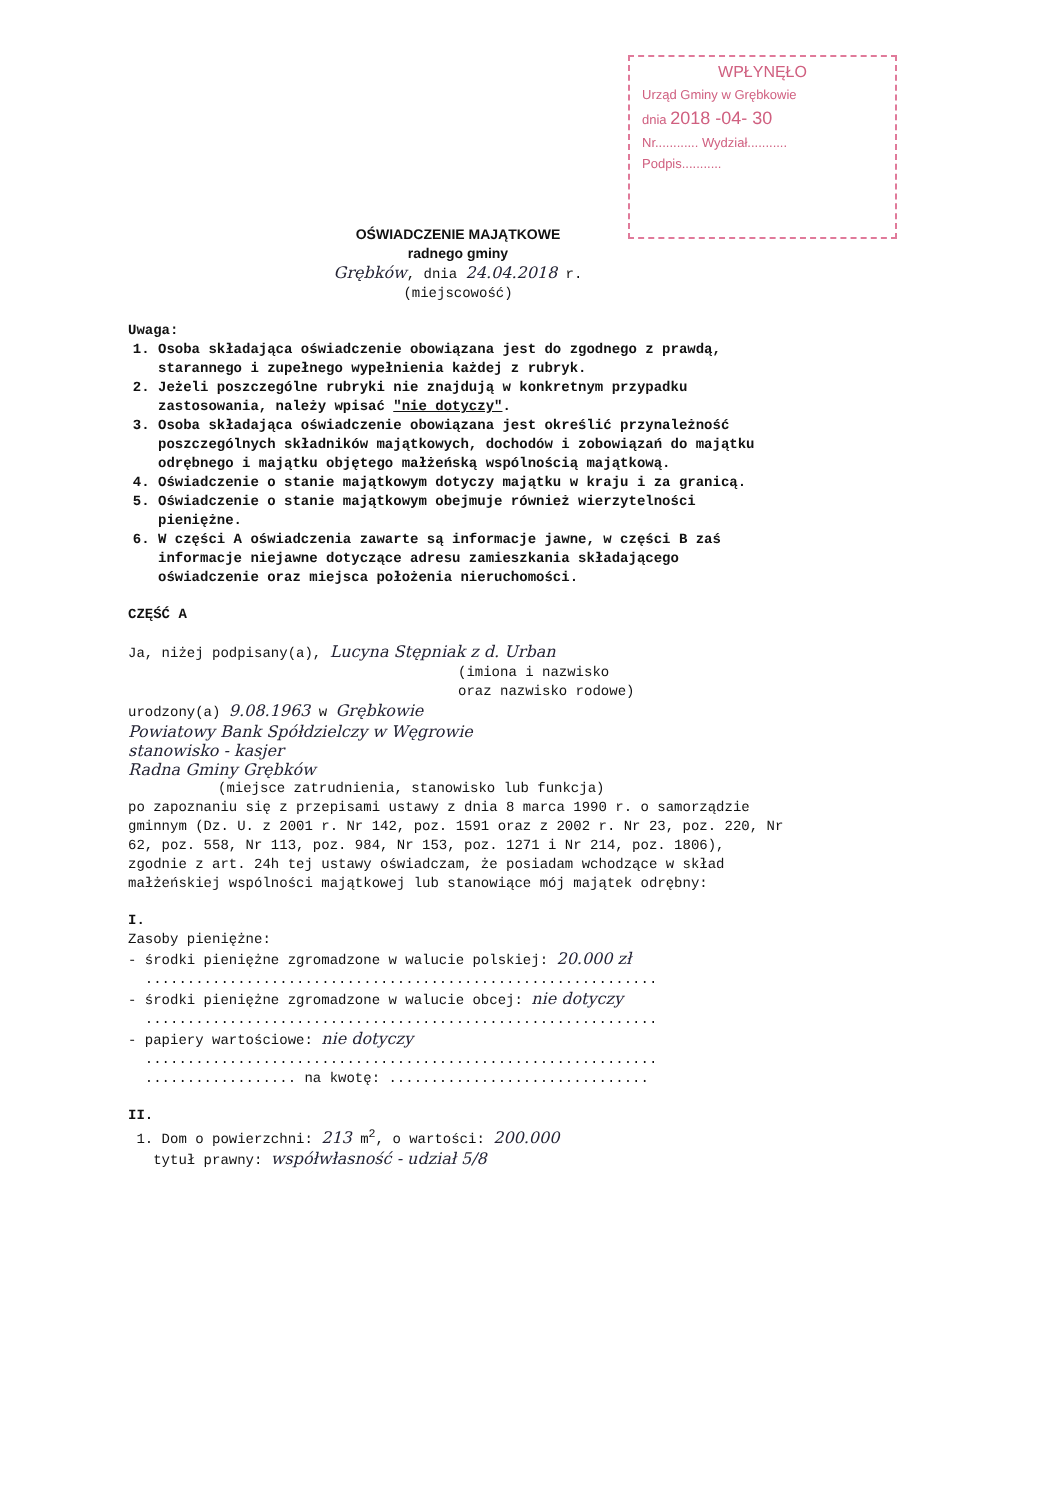WPŁYNĘŁO
Urząd Gminy w Grębkowie
dnia 2018 -04- 30
Nr............ Wydział...........
Podpis...........
OŚWIADCZENIE MAJĄTKOWE
radnego gminy
Grębków, dnia 24.04.2018 r.
(miejscowość)
Uwaga:
1. Osoba składająca oświadczenie obowiązana jest do zgodnego z prawdą, starannego i zupełnego wypełnienia każdej z rubryk.
2. Jeżeli poszczególne rubryki nie znajdują w konkretnym przypadku zastosowania, należy wpisać "nie dotyczy".
3. Osoba składająca oświadczenie obowiązana jest określić przynależność poszczególnych składników majątkowych, dochodów i zobowiązań do majątku odrębnego i majątku objętego małżeńską wspólnością majątkową.
4. Oświadczenie o stanie majątkowym dotyczy majątku w kraju i za granicą.
5. Oświadczenie o stanie majątkowym obejmuje również wierzytelności pieniężne.
6. W części A oświadczenia zawarte są informacje jawne, w części B zaś informacje niejawne dotyczące adresu zamieszkania składającego oświadczenie oraz miejsca położenia nieruchomości.
CZĘŚĆ A
Ja, niżej podpisany(a), Lucyna Stępniak z d. Urban
(imiona i nazwisko
oraz nazwisko rodowe)
urodzony(a) 9.08.1963 w Grębkowie
Powiatowy Bank Spółdzielczy w Węgrowie
stanowisko - kasjer
Radna Gminy Grębków
(miejsce zatrudnienia, stanowisko lub funkcja)
po zapoznaniu się z przepisami ustawy z dnia 8 marca 1990 r. o samorządzie gminnym (Dz. U. z 2001 r. Nr 142, poz. 1591 oraz z 2002 r. Nr 23, poz. 220, Nr 62, poz. 558, Nr 113, poz. 984, Nr 153, poz. 1271 i Nr 214, poz. 1806), zgodnie z art. 24h tej ustawy oświadczam, że posiadam wchodzące w skład małżeńskiej wspólności majątkowej lub stanowiące mój majątek odrębny:
I.
Zasoby pieniężne:
- środki pieniężne zgromadzone w walucie polskiej: 20.000 zł
.............................................................
- środki pieniężne zgromadzone w walucie obcej: nie dotyczy
.............................................................
- papiery wartościowe: nie dotyczy
.............................................................
.................. na kwotę: ...............................
II.
1. Dom o powierzchni: 213 m<sup>2</sup>, o wartości: 200.000
tytuł prawny: współwłasność - udział 5/8